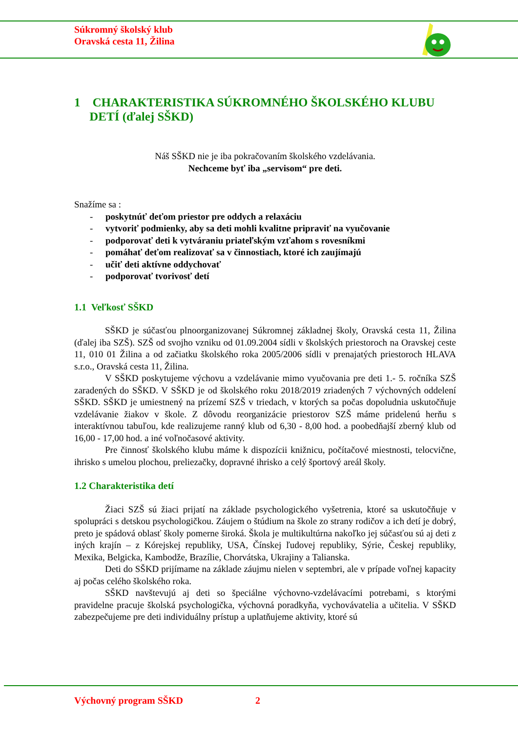Súkromný školský klub
Oravská cesta 11, Žilina
1 CHARAKTERISTIKA SÚKROMNÉHO ŠKOLSKÉHO KLUBU
DETÍ (ďalej SŠKD)
Náš SŠKD nie je iba pokračovaním školského vzdelávania.
Nechceme byť iba „servisom“ pre deti.
Snažíme sa :
- poskytnúť deťom priestor pre oddych a relaxáciu
- vytvoriť podmienky, aby sa deti mohli kvalitne pripraviť na vyučovanie
- podporovať deti k vytváraniu priateľským vzťahom s rovesníkmi
- pomáhať deťom realizovať sa v činnostiach, ktoré ich zaujímajú
- učiť deti aktívne oddychovať
- podporovať tvorivosť detí
1.1 Veľkosť SŠKD
SŠKD je súčasťou plnoorganizovanej Súkromnej základnej školy, Oravská cesta 11, Žilina (ďalej iba SZŠ). SZŠ od svojho vzniku od 01.09.2004 sídli v školských priestoroch na Oravskej ceste 11, 010 01 Žilina a od začiatku školského roka 2005/2006 sídli v prenajatých priestoroch HLAVA s.r.o., Oravská cesta 11, Žilina.
V SŠKD poskytujeme výchovu a vzdelávanie mimo vyučovania pre deti 1.- 5. ročníka SZŠ zaradených do SŠKD. V SŠKD je od školského roku 2018/2019 zriadených 7 výchovných oddelení SŠKD. SŠKD je umiestnený na prízemí SZŠ v triedach, v ktorých sa počas dopoludnia uskutočňuje vzdelávanie žiakov v škole. Z dôvodu reorganizácie priestorov SZŠ máme pridelenú herňu s interaktívnou tabuľou, kde realizujeme ranný klub od 6,30 - 8,00 hod. a poobedňajší zberný klub od 16,00 - 17,00 hod. a iné voľnočasové aktivity.
Pre činnosť školského klubu máme k dispozícii knižnicu, počítačové miestnosti, telocvične, ihrisko s umelou plochou, preliezačky, dopravné ihrisko a celý športový areál školy.
1.2 Charakteristika detí
Žiaci SZŠ sú žiaci prijatí na základe psychologického vyšetrenia, ktoré sa uskutočňuje v spolupráci s detskou psychologičkou. Záujem o štúdium na škole zo strany rodičov a ich detí je dobrý, preto je spádová oblasť školy pomerne široká. Škola je multikultúrna nakoľko jej súčasťou sú aj deti z iných krajín – z Kórejskej republiky, USA, Čínskej ľudovej republiky, Sýrie, Českej republiky, Mexika, Belgicka, Kambodže, Brazílie, Chorvátska, Ukrajiny a Talianska.
Deti do SŠKD prijímame na základe záujmu nielen v septembri, ale v prípade voľnej kapacity aj počas celého školského roka.
SŠKD navštevujú aj deti so špeciálne výchovno-vzdelávacími potrebami, s ktorými pravidelne pracuje školská psychologička, výchovná poradkyňa, vychovávatelia a učitelia. V SŠKD zabezpečujeme pre deti individuálny prístup a uplatňujeme aktivity, ktoré sú
Výchovný program SŠKD 2